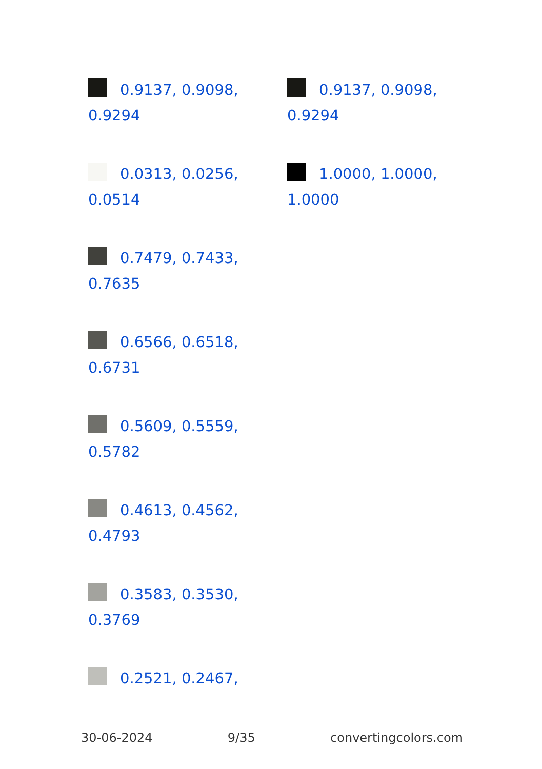0.9137, 0.9098,
0.9294
0.0313, 0.0256,
0.0514
0.7479, 0.7433,
0.7635
0.6566, 0.6518,
0.6731
0.5609, 0.5559,
0.5782
0.4613, 0.4562,
0.4793
0.3583, 0.3530,
0.3769
0.2521, 0.2467,
0.9137, 0.9098,
0.9294
1.0000, 1.0000,
1.0000
30-06-2024 9/35 convertingcolors.com